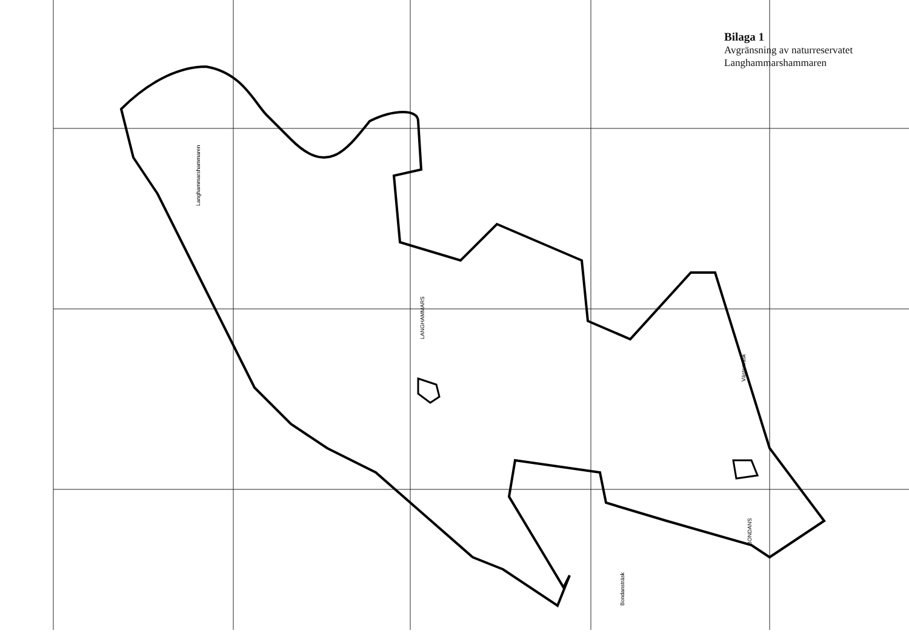LANGHAMMARS
BONDANS
Langhammarshammaren
Bondansträsk
Västerträsk
Bilaga 1
Avgränsning av naturreservatet
Langhammarshammaren